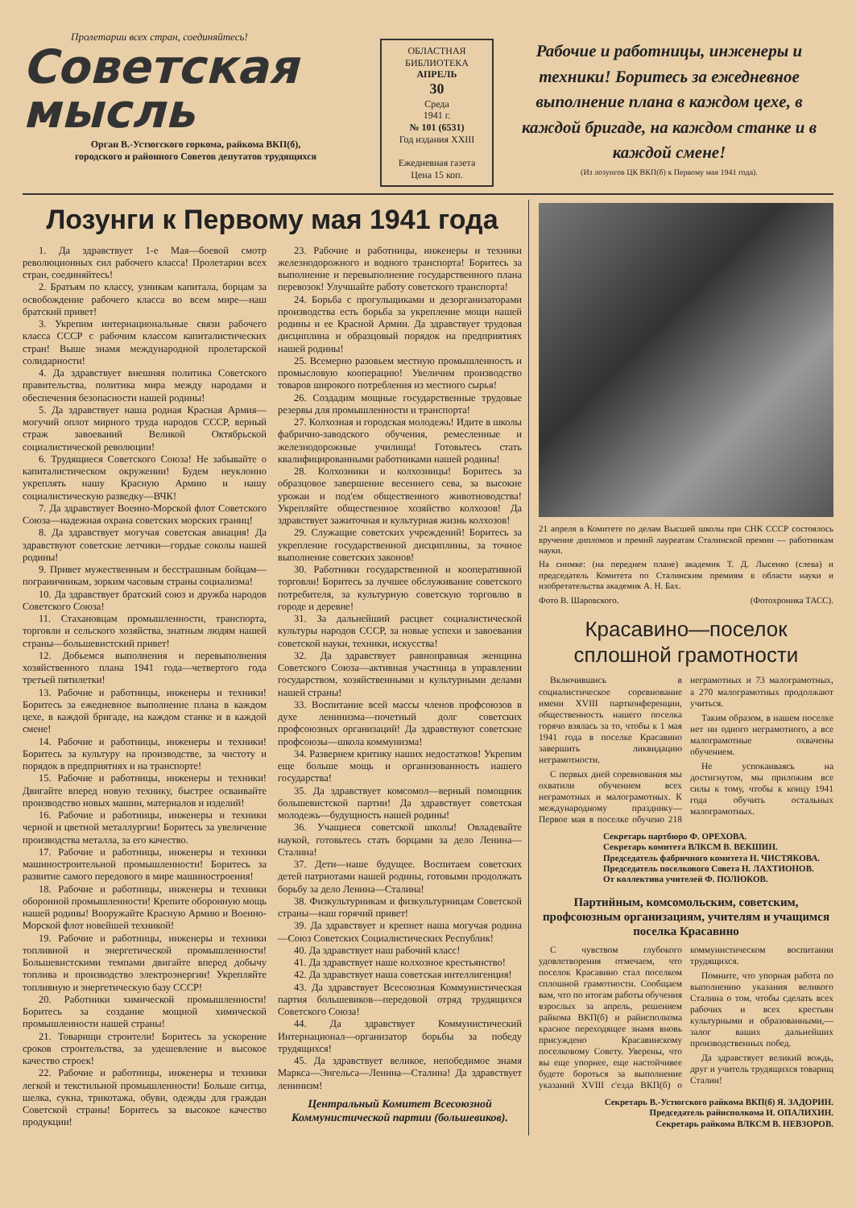Пролетарии всех стран, соединяйтесь!
Советская
мысль
Орган В.-Устюгского горкома, райкома ВКП(б),
городского и районного Советов депутатов трудящихся
ОБЛАСТНАЯ БИБЛИОТЕКА
АПРЕЛЬ
30
Среда
1941 г.
№ 101 (6531)
Год издания XXIII
Ежедневная газета
Цена 15 коп.
Рабочие и работницы, инженеры и техники! Боритесь за ежедневное выполнение плана в каждом цехе, в каждой бригаде, на каждом станке и в каждой смене!
(Из лозунгов ЦК ВКП(б) к Первому мая 1941 года).
Лозунги к Первому мая 1941 года
1. Да здравствует 1-е Мая—боевой смотр революционных сил рабочего класса! Пролетарии всех стран, соединяйтесь!
2. Братьям по классу, узникам капитала, борцам за освобождение рабочего класса во всем мире—наш братский привет!
3. Укрепим интернациональные связи рабочего класса СССР с рабочим классом капиталистических стран! Выше знамя международной пролетарской солидарности!
4. Да здравствует внешняя политика Советского правительства, политика мира между народами и обеспечения безопасности нашей родины!
5. Да здравствует наша родная Красная Армия—могучий оплот мирного труда народов СССР, верный страж завоеваний Великой Октябрьской социалистической революции!
6. Трудящиеся Советского Союза! Не забывайте о капиталистическом окружении! Будем неуклонно укреплять нашу Красную Армию и нашу социалистическую разведку—ВЧК!
7. Да здравствует Военно-Морской флот Советского Союза—надежная охрана советских морских границ!
8. Да здравствует могучая советская авиация! Да здравствуют советские летчики—гордые соколы нашей родины!
9. Привет мужественным и бесстрашным бойцам—пограничникам, зорким часовым страны социализма!
10. Да здравствует братский союз и дружба народов Советского Союза!
11. Стахановцам промышленности, транспорта, торговли и сельского хозяйства, знатным людям нашей страны—большевистский привет!
12. Добьемся выполнения и перевыполнения хозяйственного плана 1941 года—четвертого года третьей пятилетки!
13. Рабочие и работницы, инженеры и техники! Боритесь за ежедневное выполнение плана в каждом цехе, в каждой бригаде, на каждом станке и в каждой смене!
14. Рабочие и работницы, инженеры и техники! Боритесь за культуру на производстве, за чистоту и порядок в предприятиях и на транспорте!
15. Рабочие и работницы, инженеры и техники! Двигайте вперед новую технику, быстрее осваивайте производство новых машин, материалов и изделий!
16. Рабочие и работницы, инженеры и техники черной и цветной металлургии! Боритесь за увеличение производства металла, за его качество.
17. Рабочие и работницы, инженеры и техники машиностроительной промышленности! Боритесь за развитие самого передового в мире машиностроения!
18. Рабочие и работницы, инженеры и техники оборонной промышленности! Крепите оборонную мощь нашей родины! Вооружайте Красную Армию и Военно-Морской флот новейшей техникой!
19. Рабочие и работницы, инженеры и техники топливной и энергетической промышленности! Большевистскими темпами двигайте вперед добычу топлива и производство электроэнергии! Укрепляйте топливную и энергетическую базу СССР!
20. Работники химической промышленности! Боритесь за создание мощной химической промышленности нашей страны!
21. Товарищи строители! Боритесь за ускорение сроков строительства, за удешевление и высокое качество строек!
22. Рабочие и работницы, инженеры и техники легкой и текстильной промышленности! Больше ситца, шелка, сукна, трикотажа, обуви, одежды для граждан Советской страны! Боритесь за высокое качество продукции!
23. Рабочие и работницы, инженеры и техники железнодорожного и водного транспорта! Боритесь за выполнение и перевыполнение государственного плана перевозок! Улучшайте работу советского транспорта!
24. Борьба с прогульщиками и дезорганизаторами производства есть борьба за укрепление мощи нашей родины и ее Красной Армии. Да здравствует трудовая дисциплина и образцовый порядок на предприятиях нашей родины!
25. Всемерно разовьем местную промышленность и промысловую кооперацию! Увеличим производство товаров широкого потребления из местного сырья!
26. Создадим мощные государственные трудовые резервы для промышленности и транспорта!
27. Колхозная и городская молодежь! Идите в школы фабрично-заводского обучения, ремесленные и железнодорожные училища! Готовьтесь стать квалифицированными работниками нашей родины!
28. Колхозники и колхозницы! Боритесь за образцовое завершение весеннего сева, за высокие урожаи и под'ем общественного животноводства! Укрепляйте общественное хозяйство колхозов! Да здравствует зажиточная и культурная жизнь колхозов!
29. Служащие советских учреждений! Боритесь за укрепление государственной дисциплины, за точное выполнение советских законов!
30. Работники государственной и кооперативной торговли! Боритесь за лучшее обслуживание советского потребителя, за культурную советскую торговлю в городе и деревне!
31. За дальнейший расцвет социалистической культуры народов СССР, за новые успехи и завоевания советской науки, техники, искусства!
32. Да здравствует равноправная женщина Советского Союза—активная участница в управлении государством, хозяйственными и культурными делами нашей страны!
33. Воспитание всей массы членов профсоюзов в духе ленинизма—почетный долг советских профсоюзных организаций! Да здравствуют советские профсоюзы—школа коммунизма!
34. Развернем критику наших недостатков! Укрепим еще больше мощь и организованность нашего государства!
35. Да здравствует комсомол—верный помощник большевистской партии! Да здравствует советская молодежь—будущность нашей родины!
36. Учащиеся советской школы! Овладевайте наукой, готовьтесь стать борцами за дело Ленина—Сталина!
37. Дети—наше будущее. Воспитаем советских детей патриотами нашей родины, готовыми продолжать борьбу за дело Ленина—Сталина!
38. Физкультурникам и физкультурницам Советской страны—наш горячий привет!
39. Да здравствует и крепнет наша могучая родина—Союз Советских Социалистических Республик!
40. Да здравствует наш рабочий класс!
41. Да здравствует наше колхозное крестьянство!
42. Да здравствует наша советская интеллигенция!
43. Да здравствует Всесоюзная Коммунистическая партия большевиков—передовой отряд трудящихся Советского Союза!
44. Да здравствует Коммунистический Интернационал—организатор борьбы за победу трудящихся!
45. Да здравствует великое, непобедимое знамя Маркса—Энгельса—Ленина—Сталина! Да здравствует ленинизм!
Центральный Комитет Всесоюзной Коммунистической партии (большевиков).
21 апреля в Комитете по делам Высшей школы при СНК СССР состоялось вручение дипломов и премий лауреатам Сталинской премии — работникам науки.
На снимке: (на переднем плане) академик Т. Д. Лысенко (слева) и председатель Комитета по Сталинским премиям в области науки и изобретательства академик А. Н. Бах.
Фото В. Шаровского. (Фотохроника ТАСС).
Красавино—поселок
сплошной грамотности
Включившись в социалистическое соревнование имени XVIII партконференции, общественность нашего поселка горячо взялась за то, чтобы к 1 мая 1941 года в поселке Красавино завершить ликвидацию неграмотности.
С первых дней соревнования мы охватили обучением всех неграмотных и малограмотных. К международному празднику—Первое мая в поселке обучено 218 неграмотных и 73 малограмотных, а 270 малограмотных продолжают учиться.
Таким образом, в нашем поселке нет ни одного неграмотного, а все малограмотные охвачены обучением.
Не успокаиваясь на достигнутом, мы приложим все силы к тому, чтобы к концу 1941 года обучить остальных малограмотных.
Секретарь партбюро Ф. ОРЕХОВА.
Секретарь комитета ВЛКСМ В. ВЕКШИН.
Председатель фабричного комитета Н. ЧИСТЯКОВА.
Председатель поселкового Совета Н. ЛАХТИОНОВ.
От коллектива учителей Ф. ПОЛЮКОВ.
Партийным, комсомольским, советским, профсоюзным организациям, учителям и учащимся поселка Красавино
С чувством глубокого удовлетворения отмечаем, что поселок Красавино стал поселком сплошной грамотности. Сообщаем вам, что по итогам работы обучения взрослых за апрель, решением райкома ВКП(б) и райисполкома красное переходящее знамя вновь присуждено Красавинскому поселковому Совету. Уверены, что вы еще упорнее, еще настойчивее будете бороться за выполнение указаний XVIII с'езда ВКП(б) о коммунистическом воспитании трудящихся.
Помните, что упорная работа по выполнению указания великого Сталина о том, чтобы сделать всех рабочих и всех крестьян культурными и образованными,—залог ваших дальнейших производственных побед.
Да здравствует великий вождь, друг и учитель трудящихся товарищ Сталин!
Секретарь В.-Устюгского райкома ВКП(б) Я. ЗАДОРИН.
Председатель райисполкома И. ОПАЛИХИН.
Секретарь райкома ВЛКСМ В. НЕВЗОРОВ.